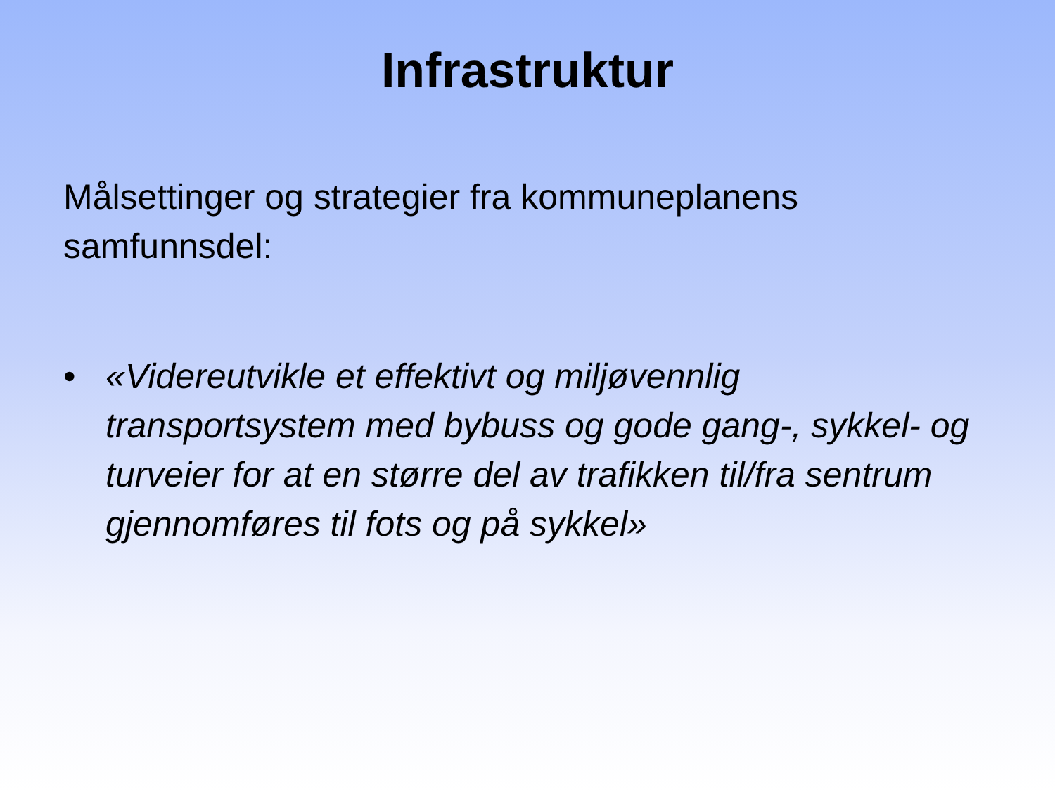Infrastruktur
Målsettinger og strategier fra kommuneplanens samfunnsdel:
• «Videreutvikle et effektivt og miljøvennlig transportsystem med bybuss og gode gang-, sykkel- og turveier for at en større del av trafikken til/fra sentrum gjennomføres til fots og på sykkel»